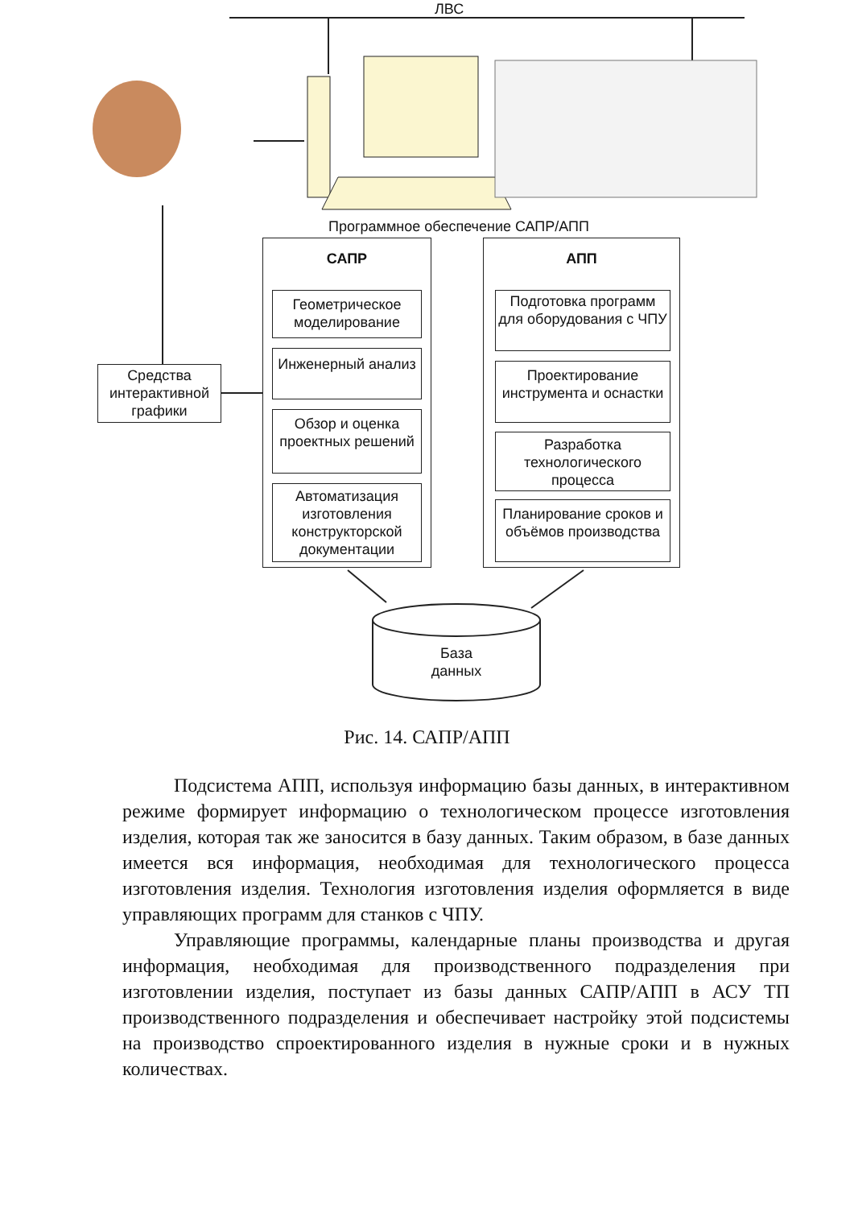ЛВС
Программное обеспечение САПР/АПП
САПР АПП
Геометрическое моделирование
Инженерный анализ
Обзор и оценка проектных решений
Автоматизация изготовления конструкторской документации
Подготовка программ для оборудования с ЧПУ
Проектирование инструмента и оснастки
Разработка технологического процесса
Планирование сроков и объёмов производства
Средства интерактивной графики
База
данных
Рис. 14. САПР/АПП
Подсистема АПП, используя информацию базы данных, в интерактивном режиме формирует информацию о технологическом процессе изготовления изделия, которая так же заносится в базу данных. Таким образом, в базе данных имеется вся информация, необходимая для технологического процесса изготовления изделия. Технология изготовления изделия оформляется в виде управляющих программ для станков с ЧПУ.
Управляющие программы, календарные планы производства и другая информация, необходимая для производственного подразделения при изготовлении изделия, поступает из базы данных САПР/АПП в АСУ ТП производственного подразделения и обеспечивает настройку этой подсистемы на производство спроектированного изделия в нужные сроки и в нужных количествах.